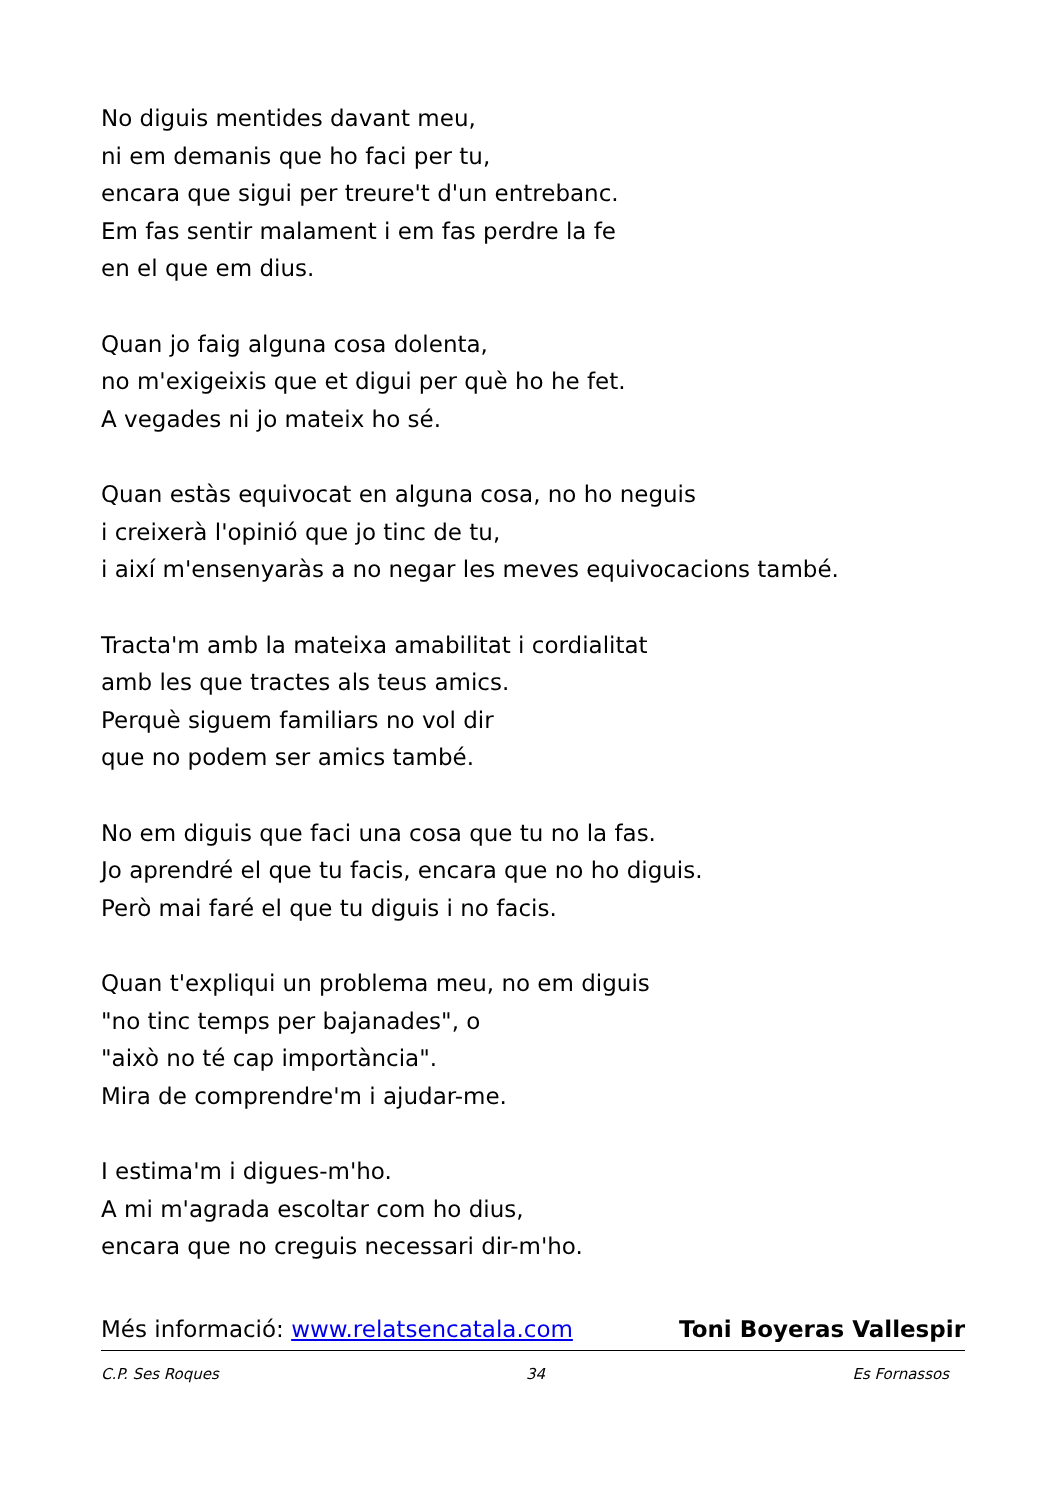No diguis mentides davant meu,
ni em demanis que ho faci per tu,
encara que sigui per treure't d'un entrebanc.
Em fas sentir malament i em fas perdre la fe
en el que em dius.
Quan jo faig alguna cosa dolenta,
no m'exigeixis que et digui per què ho he fet.
A vegades ni jo mateix ho sé.
Quan estàs equivocat en alguna cosa, no ho neguis
i creixerà l'opinió que jo tinc de tu,
i així m'ensenyaràs a no negar les meves equivocacions també.
Tracta'm amb la mateixa amabilitat i cordialitat
amb les que tractes als teus amics.
Perquè siguem familiars no vol dir
que no podem ser amics també.
No em diguis que faci una cosa que tu no la fas.
Jo aprendré el que tu facis, encara que no ho diguis.
Però mai faré el que tu diguis i no facis.
Quan t'expliqui un problema meu, no em diguis
"no tinc temps per bajanades", o
"això no té cap importància".
Mira de comprendre'm i ajudar-me.
I estima'm i digues-m'ho.
A mi m'agrada escoltar com ho dius,
encara que no creguis necessari dir-m'ho.
Més informació: www.relatsencatala.com Toni Boyeras Vallespir
C.P. Ses Roques 34 Es Fornassos